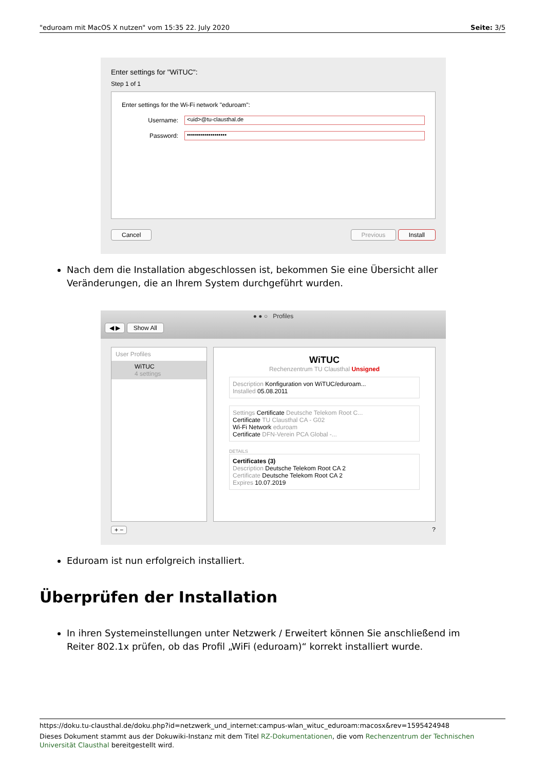"eduroam mit MacOS X nutzen" vom 15:35 22. July 2020 Seite: 3/5
Enter settings for "WiTUC":
Step 1 of 1
Enter settings for the Wi-Fi network "eduroam":
Username:
<uid>@tu-clausthal.de
Password:
••••••••••••••••••••
Cancel Previous Install
Nach dem die Installation abgeschlossen ist, bekommen Sie eine Übersicht aller Veränderungen, die an Ihrem System durchgeführt wurden.
● ● ○ Profiles
◀ ▶ Show All
User Profiles
WiTUC
4 settings
WiTUC
Rechenzentrum TU Clausthal Unsigned
Description Konfiguration von WiTUC/eduroam...
Installed 05.08.2011
Settings Certificate Deutsche Telekom Root C...
Certificate TU Clausthal CA - G02
Wi-Fi Network eduroam
Certificate DFN-Verein PCA Global -...
DETAILS
Certificates (3)
Description Deutsche Telekom Root CA 2
Certificate Deutsche Telekom Root CA 2
Expires 10.07.2019
+ −?
Eduroam ist nun erfolgreich installiert.
Überprüfen der Installation
In ihren Systemeinstellungen unter Netzwerk / Erweitert können Sie anschließend im Reiter 802.1x prüfen, ob das Profil „WiFi (eduroam)“ korrekt installiert wurde.
https://doku.tu-clausthal.de/doku.php?id=netzwerk_und_internet:campus-wlan_wituc_eduroam:macosx&rev=1595424948
Dieses Dokument stammt aus der Dokuwiki-Instanz mit dem Titel RZ-Dokumentationen, die vom Rechenzentrum der Technischen Universität Clausthal bereitgestellt wird.